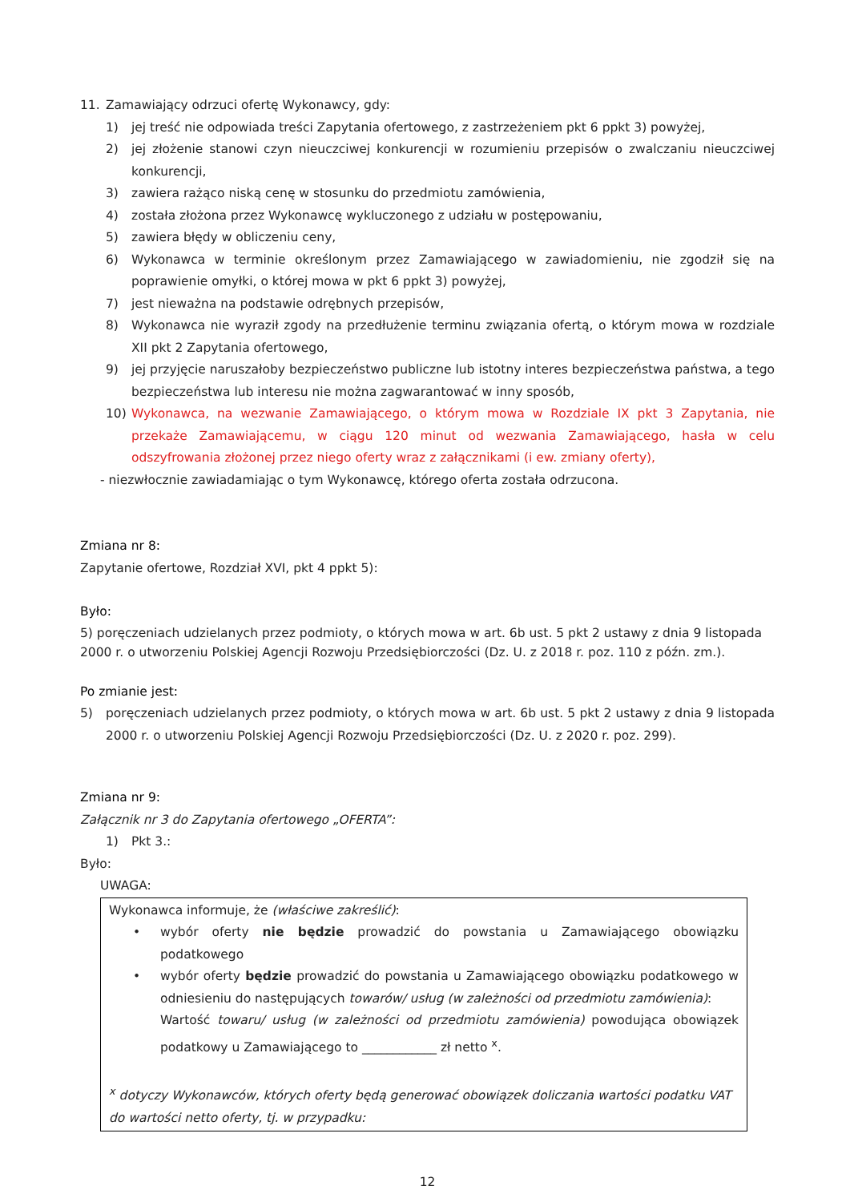11. Zamawiający odrzuci ofertę Wykonawcy, gdy:
1) jej treść nie odpowiada treści Zapytania ofertowego, z zastrzeżeniem pkt 6 ppkt 3) powyżej,
2) jej złożenie stanowi czyn nieuczciwej konkurencji w rozumieniu przepisów o zwalczaniu nieuczciwej konkurencji,
3) zawiera rażąco niską cenę w stosunku do przedmiotu zamówienia,
4) została złożona przez Wykonawcę wykluczonego z udziału w postępowaniu,
5) zawiera błędy w obliczeniu ceny,
6) Wykonawca w terminie określonym przez Zamawiającego w zawiadomieniu, nie zgodził się na poprawienie omyłki, o której mowa w pkt 6 ppkt 3) powyżej,
7) jest nieważna na podstawie odrębnych przepisów,
8) Wykonawca nie wyraził zgody na przedłużenie terminu związania ofertą, o którym mowa w rozdziale XII pkt 2 Zapytania ofertowego,
9) jej przyjęcie naruszałoby bezpieczeństwo publiczne lub istotny interes bezpieczeństwa państwa, a tego bezpieczeństwa lub interesu nie można zagwarantować w inny sposób,
10) Wykonawca, na wezwanie Zamawiającego, o którym mowa w Rozdziale IX pkt 3 Zapytania, nie przekaże Zamawiającemu, w ciągu 120 minut od wezwania Zamawiającego, hasła w celu odszyfrowania złożonej przez niego oferty wraz z załącznikami (i ew. zmiany oferty),
- niezwłocznie zawiadamiając o tym Wykonawcę, którego oferta została odrzucona.
Zmiana nr 8:
Zapytanie ofertowe, Rozdział XVI, pkt 4 ppkt 5):
Było:
5) poręczeniach udzielanych przez podmioty, o których mowa w art. 6b ust. 5 pkt 2 ustawy z dnia 9 listopada 2000 r. o utworzeniu Polskiej Agencji Rozwoju Przedsiębiorczości (Dz. U. z 2018 r. poz. 110 z późn. zm.).
Po zmianie jest:
5) poręczeniach udzielanych przez podmioty, o których mowa w art. 6b ust. 5 pkt 2 ustawy z dnia 9 listopada 2000 r. o utworzeniu Polskiej Agencji Rozwoju Przedsiębiorczości (Dz. U. z 2020 r. poz. 299).
Zmiana nr 9:
Załącznik nr 3 do Zapytania ofertowego „OFERTA”:
1) Pkt 3.:
Było:
UWAGA:
Wykonawca informuje, że (właściwe zakreślić):
• wybór oferty nie będzie prowadzić do powstania u Zamawiającego obowiązku podatkowego
• wybór oferty będzie prowadzić do powstania u Zamawiającego obowiązku podatkowego w odniesieniu do następujących towarów/ usług (w zależności od przedmiotu zamówienia):
Wartość towaru/ usług (w zależności od przedmiotu zamówienia) powodująca obowiązek podatkowy u Zamawiającego to ____________ zł netto <sup>x</sup>.
<sup>x</sup> dotyczy Wykonawców, których oferty będą generować obowiązek doliczania wartości podatku VAT do wartości netto oferty, tj. w przypadku:
12